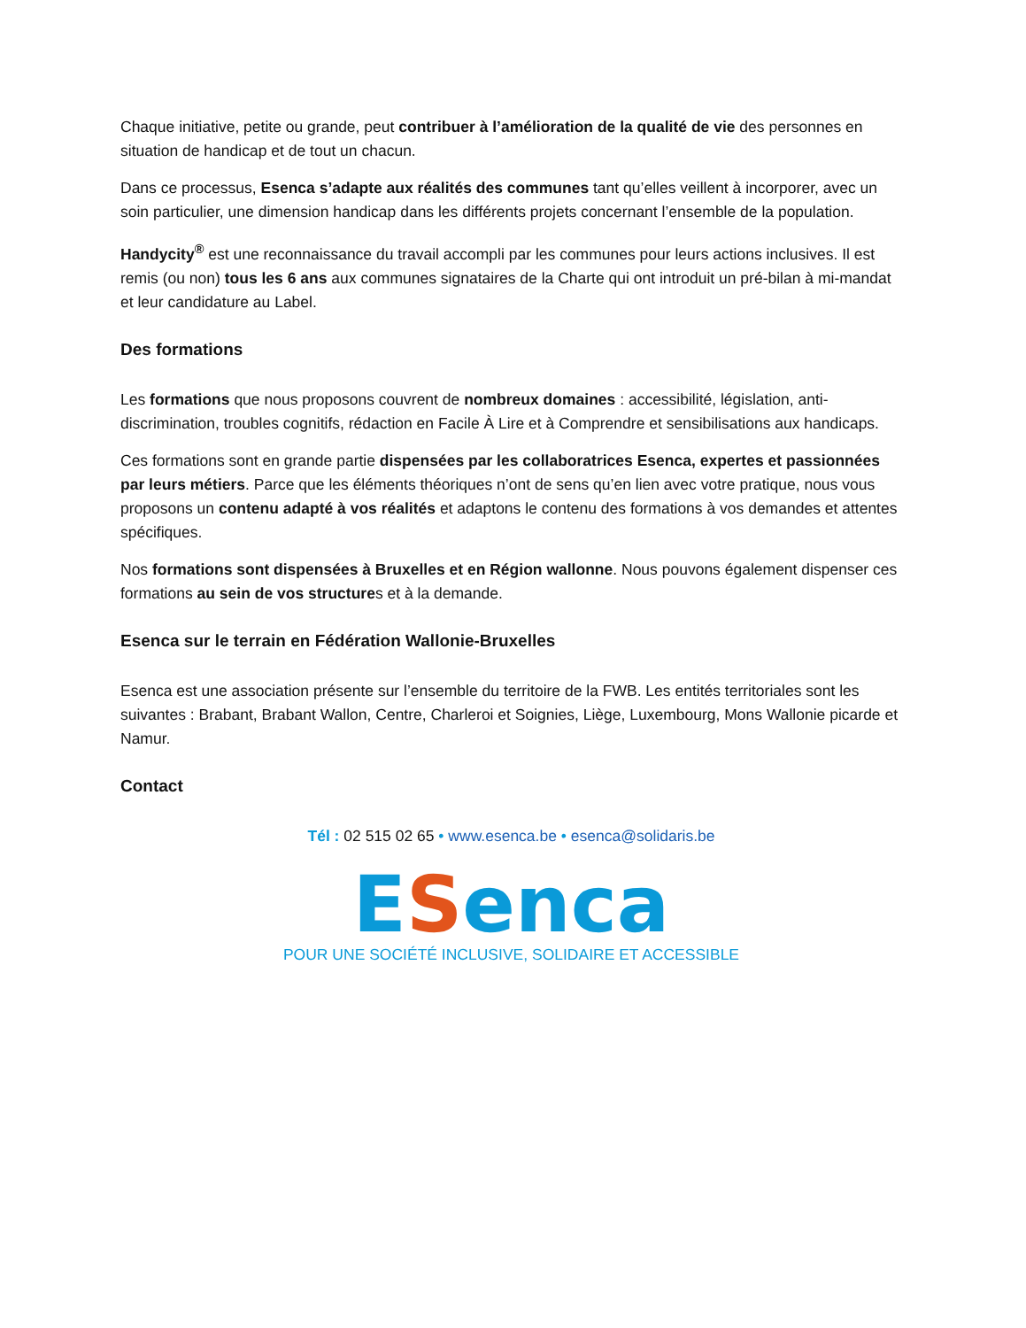Chaque initiative, petite ou grande, peut contribuer à l’amélioration de la qualité de vie des personnes en situation de handicap et de tout un chacun.
Dans ce processus, Esenca s’adapte aux réalités des communes tant qu’elles veillent à incorporer, avec un soin particulier, une dimension handicap dans les différents projets concernant l’ensemble de la population.
Handycity<sup>®</sup> est une reconnaissance du travail accompli par les communes pour leurs actions inclusives. Il est remis (ou non) tous les 6 ans aux communes signataires de la Charte qui ont introduit un pré-bilan à mi-mandat et leur candidature au Label.
Des formations
Les formations que nous proposons couvrent de nombreux domaines : accessibilité, législation, anti-discrimination, troubles cognitifs, rédaction en Facile À Lire et à Comprendre et sensibilisations aux handicaps.
Ces formations sont en grande partie dispensées par les collaboratrices Esenca, expertes et passionnées par leurs métiers. Parce que les éléments théoriques n’ont de sens qu’en lien avec votre pratique, nous vous proposons un contenu adapté à vos réalités et adaptons le contenu des formations à vos demandes et attentes spécifiques.
Nos formations sont dispensées à Bruxelles et en Région wallonne. Nous pouvons également dispenser ces formations au sein de vos structures et à la demande.
Esenca sur le terrain en Fédération Wallonie-Bruxelles
Esenca est une association présente sur l’ensemble du territoire de la FWB. Les entités territoriales sont les suivantes : Brabant, Brabant Wallon, Centre, Charleroi et Soignies, Liège, Luxembourg, Mons Wallonie picarde et Namur.
Contact
Tél : 02 515 02 65 • www.esenca.be • esenca@solidaris.be
ESenca
POUR UNE SOCIÉTÉ INCLUSIVE, SOLIDAIRE ET ACCESSIBLE